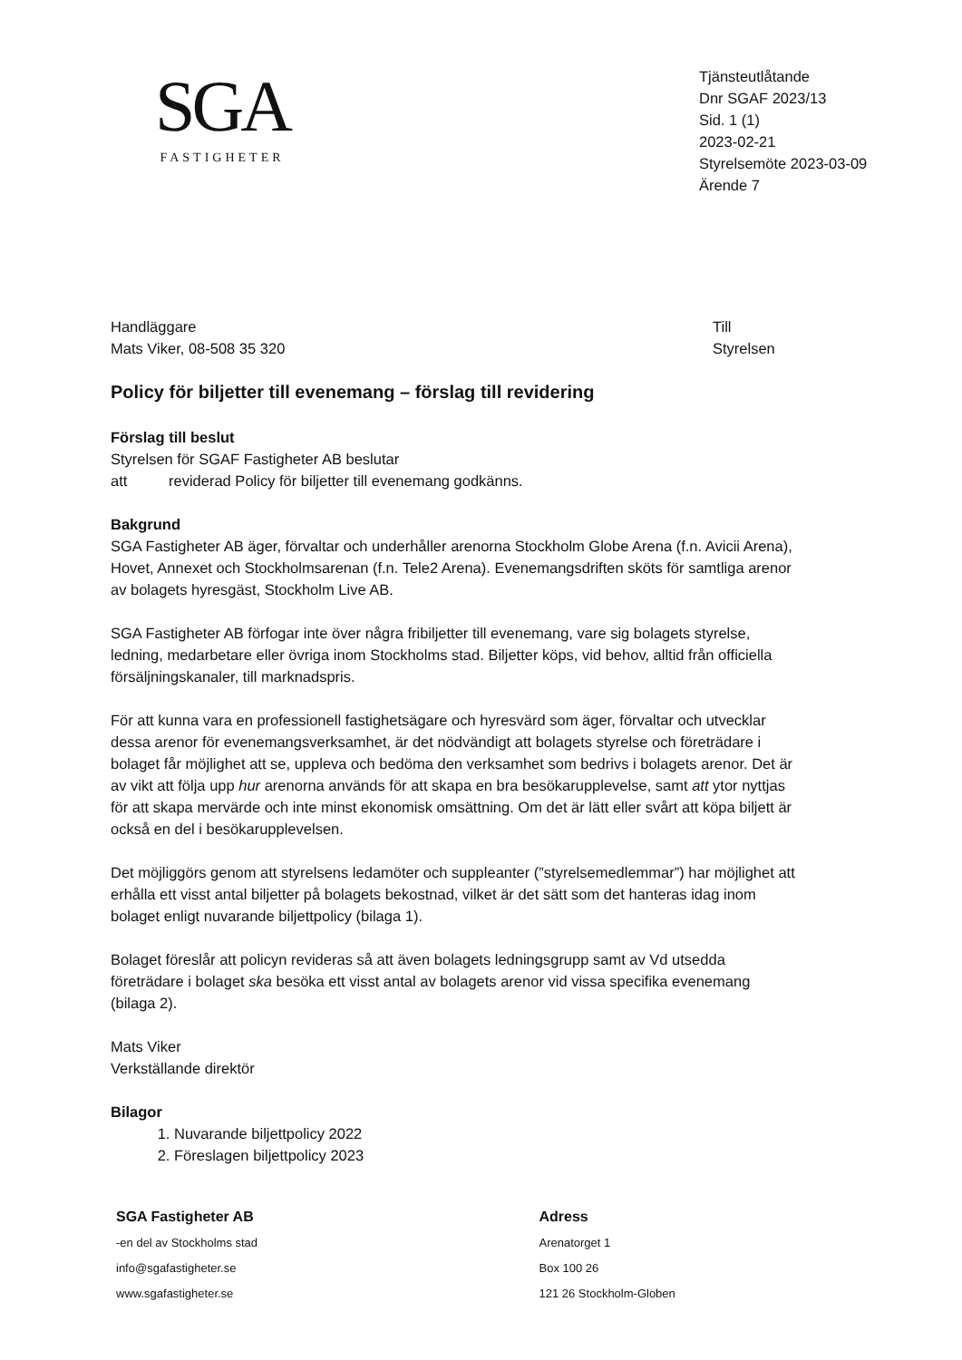SGA
FASTIGHETER
Tjänsteutlåtande
Dnr SGAF 2023/13
Sid. 1 (1)
2023-02-21
Styrelsemöte 2023-03-09
Ärende 7
Handläggare
Mats Viker, 08-508 35 320
Till
Styrelsen
Policy för biljetter till evenemang – förslag till revidering
Förslag till beslut
Styrelsen för SGAF Fastigheter AB beslutar
att reviderad Policy för biljetter till evenemang godkänns.
Bakgrund
SGA Fastigheter AB äger, förvaltar och underhåller arenorna Stockholm Globe Arena (f.n. Avicii Arena), Hovet, Annexet och Stockholmsarenan (f.n. Tele2 Arena). Evenemangsdriften sköts för samtliga arenor av bolagets hyresgäst, Stockholm Live AB.
SGA Fastigheter AB förfogar inte över några fribiljetter till evenemang, vare sig bolagets styrelse, ledning, medarbetare eller övriga inom Stockholms stad. Biljetter köps, vid behov, alltid från officiella försäljningskanaler, till marknadspris.
För att kunna vara en professionell fastighetsägare och hyresvärd som äger, förvaltar och utvecklar dessa arenor för evenemangsverksamhet, är det nödvändigt att bolagets styrelse och företrädare i bolaget får möjlighet att se, uppleva och bedöma den verksamhet som bedrivs i bolagets arenor. Det är av vikt att följa upp hur arenorna används för att skapa en bra besökarupplevelse, samt att ytor nyttjas för att skapa mervärde och inte minst ekonomisk omsättning. Om det är lätt eller svårt att köpa biljett är också en del i besökarupplevelsen.
Det möjliggörs genom att styrelsens ledamöter och suppleanter (”styrelsemedlemmar”) har möjlighet att erhålla ett visst antal biljetter på bolagets bekostnad, vilket är det sätt som det hanteras idag inom bolaget enligt nuvarande biljettpolicy (bilaga 1).
Bolaget föreslår att policyn revideras så att även bolagets ledningsgrupp samt av Vd utsedda företrädare i bolaget ska besöka ett visst antal av bolagets arenor vid vissa specifika evenemang (bilaga 2).
Mats Viker
Verkställande direktör
Bilagor
1. Nuvarande biljettpolicy 2022
2. Föreslagen biljettpolicy 2023
SGA Fastigheter AB
-en del av Stockholms stad
info@sgafastigheter.se
www.sgafastigheter.se
Adress
Arenatorget 1
Box 100 26
121 26 Stockholm-Globen